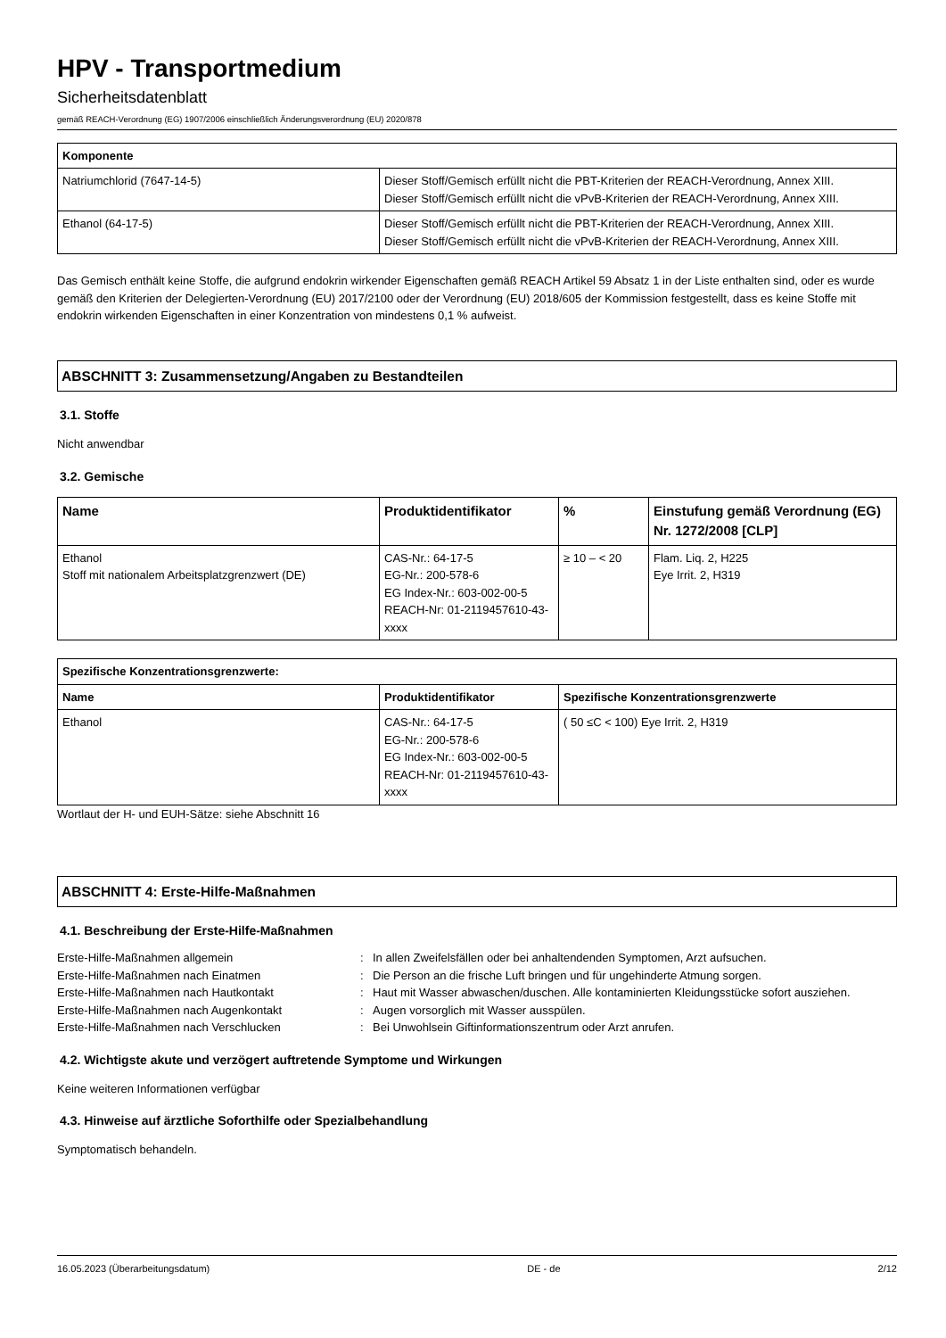HPV - Transportmedium
Sicherheitsdatenblatt
gemäß REACH-Verordnung (EG) 1907/2006 einschließlich Änderungsverordnung (EU) 2020/878
| Komponente | |
| --- | --- |
| Natriumchlorid (7647-14-5) | Dieser Stoff/Gemisch erfüllt nicht die PBT-Kriterien der REACH-Verordnung, Annex XIII. Dieser Stoff/Gemisch erfüllt nicht die vPvB-Kriterien der REACH-Verordnung, Annex XIII. |
| Ethanol (64-17-5) | Dieser Stoff/Gemisch erfüllt nicht die PBT-Kriterien der REACH-Verordnung, Annex XIII. Dieser Stoff/Gemisch erfüllt nicht die vPvB-Kriterien der REACH-Verordnung, Annex XIII. |
Das Gemisch enthält keine Stoffe, die aufgrund endokrin wirkender Eigenschaften gemäß REACH Artikel 59 Absatz 1 in der Liste enthalten sind, oder es wurde gemäß den Kriterien der Delegierten-Verordnung (EU) 2017/2100 oder der Verordnung (EU) 2018/605 der Kommission festgestellt, dass es keine Stoffe mit endokrin wirkenden Eigenschaften in einer Konzentration von mindestens 0,1 % aufweist.
ABSCHNITT 3: Zusammensetzung/Angaben zu Bestandteilen
3.1. Stoffe
Nicht anwendbar
3.2. Gemische
| Name | Produktidentifikator | % | Einstufung gemäß Verordnung (EG) Nr. 1272/2008 [CLP] |
| --- | --- | --- | --- |
| Ethanol Stoff mit nationalem Arbeitsplatzgrenzwert (DE) | CAS-Nr.: 64-17-5 EG-Nr.: 200-578-6 EG Index-Nr.: 603-002-00-5 REACH-Nr: 01-2119457610-43-xxxx | ≥ 10 – < 20 | Flam. Liq. 2, H225 Eye Irrit. 2, H319 |
| Spezifische Konzentrationsgrenzwerte: | | |
| --- | --- | --- |
| Name | Produktidentifikator | Spezifische Konzentrationsgrenzwerte |
| Ethanol | CAS-Nr.: 64-17-5 EG-Nr.: 200-578-6 EG Index-Nr.: 603-002-00-5 REACH-Nr: 01-2119457610-43-xxxx | ( 50 ≤C < 100) Eye Irrit. 2, H319 |
Wortlaut der H- und EUH-Sätze: siehe Abschnitt 16
ABSCHNITT 4: Erste-Hilfe-Maßnahmen
4.1. Beschreibung der Erste-Hilfe-Maßnahmen
Erste-Hilfe-Maßnahmen allgemein
:
In allen Zweifelsfällen oder bei anhaltendenden Symptomen, Arzt aufsuchen.
Erste-Hilfe-Maßnahmen nach Einatmen
:
Die Person an die frische Luft bringen und für ungehinderte Atmung sorgen.
Erste-Hilfe-Maßnahmen nach Hautkontakt
:
Haut mit Wasser abwaschen/duschen. Alle kontaminierten Kleidungsstücke sofort ausziehen.
Erste-Hilfe-Maßnahmen nach Augenkontakt
:
Augen vorsorglich mit Wasser ausspülen.
Erste-Hilfe-Maßnahmen nach Verschlucken
:
Bei Unwohlsein Giftinformationszentrum oder Arzt anrufen.
4.2. Wichtigste akute und verzögert auftretende Symptome und Wirkungen
Keine weiteren Informationen verfügbar
4.3. Hinweise auf ärztliche Soforthilfe oder Spezialbehandlung
Symptomatisch behandeln.
16.05.2023 (Überarbeitungsdatum) DE - de 2/12